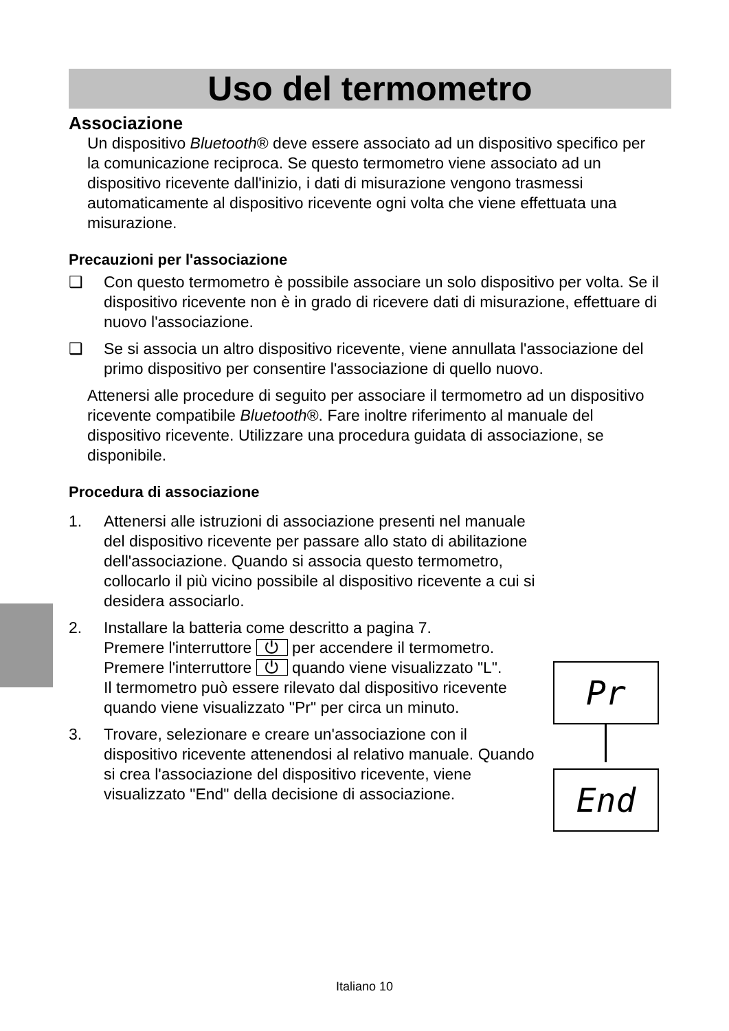Uso del termometro
Associazione
Un dispositivo Bluetooth® deve essere associato ad un dispositivo specifico per la comunicazione reciproca. Se questo termometro viene associato ad un dispositivo ricevente dall'inizio, i dati di misurazione vengono trasmessi automaticamente al dispositivo ricevente ogni volta che viene effettuata una misurazione.
Precauzioni per l'associazione
❑ Con questo termometro è possibile associare un solo dispositivo per volta. Se il dispositivo ricevente non è in grado di ricevere dati di misurazione, effettuare di nuovo l'associazione.
❑ Se si associa un altro dispositivo ricevente, viene annullata l'associazione del primo dispositivo per consentire l'associazione di quello nuovo.
Attenersi alle procedure di seguito per associare il termometro ad un dispositivo ricevente compatibile Bluetooth®. Fare inoltre riferimento al manuale del dispositivo ricevente. Utilizzare una procedura guidata di associazione, se disponibile.
Procedura di associazione
1. Attenersi alle istruzioni di associazione presenti nel manuale del dispositivo ricevente per passare allo stato di abilitazione dell'associazione. Quando si associa questo termometro, collocarlo il più vicino possibile al dispositivo ricevente a cui si desidera associarlo.
2. Installare la batteria come descritto a pagina 7.
Premere l'interruttore ⏻ per accendere il termometro.
Premere l'interruttore ⏻ quando viene visualizzato "L".
Il termometro può essere rilevato dal dispositivo ricevente quando viene visualizzato "Pr" per circa un minuto.
3. Trovare, selezionare e creare un'associazione con il dispositivo ricevente attenendosi al relativo manuale. Quando si crea l'associazione del dispositivo ricevente, viene visualizzato "End" della decisione di associazione.
Pr
End
Italiano 10